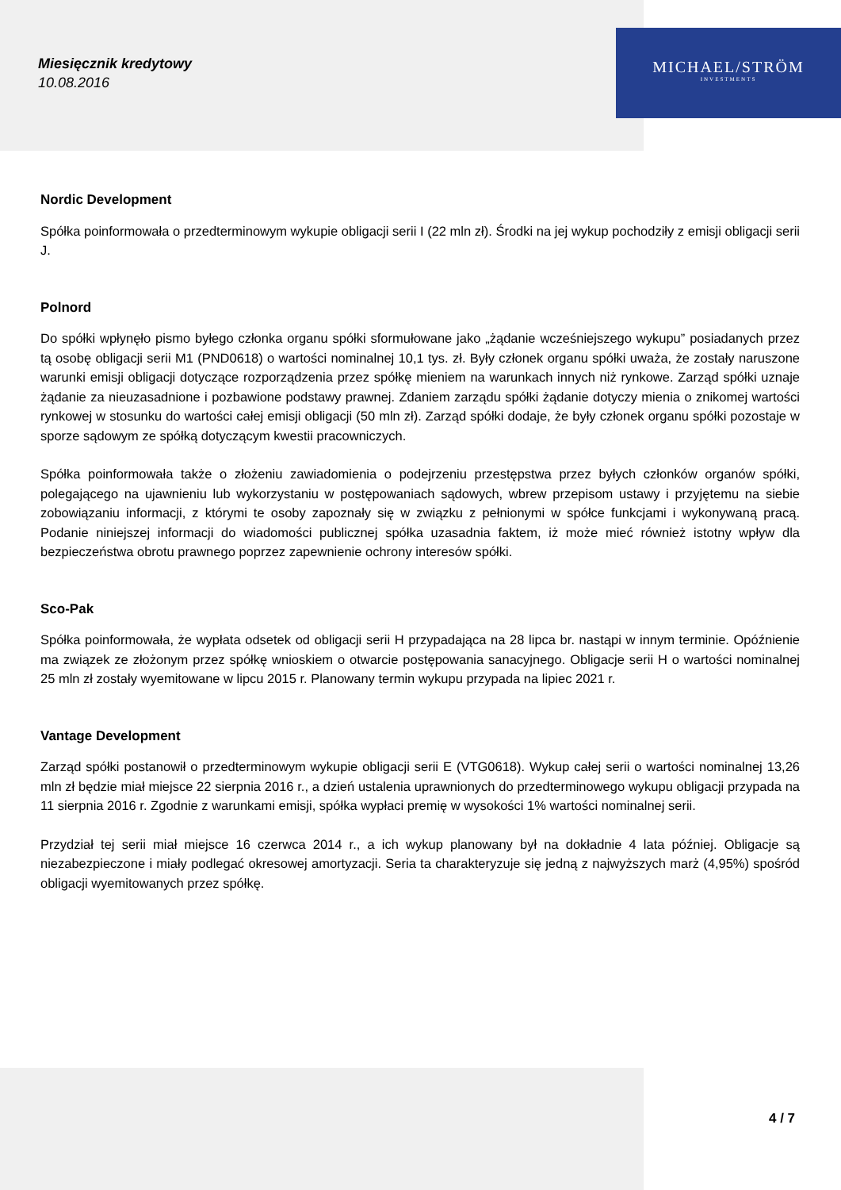Miesięcznik kredytowy
10.08.2016
MICHAEL/STRÖM
INVESTMENTS
Nordic Development
Spółka poinformowała o przedterminowym wykupie obligacji serii I (22 mln zł). Środki na jej wykup pochodziły z emisji obligacji serii J.
Polnord
Do spółki wpłynęło pismo byłego członka organu spółki sformułowane jako „żądanie wcześniejszego wykupu” posiadanych przez tą osobę obligacji serii M1 (PND0618) o wartości nominalnej 10,1 tys. zł. Były członek organu spółki uważa, że zostały naruszone warunki emisji obligacji dotyczące rozporządzenia przez spółkę mieniem na warunkach innych niż rynkowe. Zarząd spółki uznaje żądanie za nieuzasadnione i pozbawione podstawy prawnej. Zdaniem zarządu spółki żądanie dotyczy mienia o znikomej wartości rynkowej w stosunku do wartości całej emisji obligacji (50 mln zł). Zarząd spółki dodaje, że były członek organu spółki pozostaje w sporze sądowym ze spółką dotyczącym kwestii pracowniczych.
Spółka poinformowała także o złożeniu zawiadomienia o podejrzeniu przestępstwa przez byłych członków organów spółki, polegającego na ujawnieniu lub wykorzystaniu w postępowaniach sądowych, wbrew przepisom ustawy i przyjętemu na siebie zobowiązaniu informacji, z którymi te osoby zapoznały się w związku z pełnionymi w spółce funkcjami i wykonywaną pracą. Podanie niniejszej informacji do wiadomości publicznej spółka uzasadnia faktem, iż może mieć również istotny wpływ dla bezpieczeństwa obrotu prawnego poprzez zapewnienie ochrony interesów spółki.
Sco-Pak
Spółka poinformowała, że wypłata odsetek od obligacji serii H przypadająca na 28 lipca br. nastąpi w innym terminie. Opóźnienie ma związek ze złożonym przez spółkę wnioskiem o otwarcie postępowania sanacyjnego. Obligacje serii H o wartości nominalnej 25 mln zł zostały wyemitowane w lipcu 2015 r. Planowany termin wykupu przypada na lipiec 2021 r.
Vantage Development
Zarząd spółki postanowił o przedterminowym wykupie obligacji serii E (VTG0618). Wykup całej serii o wartości nominalnej 13,26 mln zł będzie miał miejsce 22 sierpnia 2016 r., a dzień ustalenia uprawnionych do przedterminowego wykupu obligacji przypada na 11 sierpnia 2016 r. Zgodnie z warunkami emisji, spółka wypłaci premię w wysokości 1% wartości nominalnej serii.
Przydział tej serii miał miejsce 16 czerwca 2014 r., a ich wykup planowany był na dokładnie 4 lata później. Obligacje są niezabezpieczone i miały podlegać okresowej amortyzacji. Seria ta charakteryzuje się jedną z najwyższych marż (4,95%) spośród obligacji wyemitowanych przez spółkę.
4 / 7